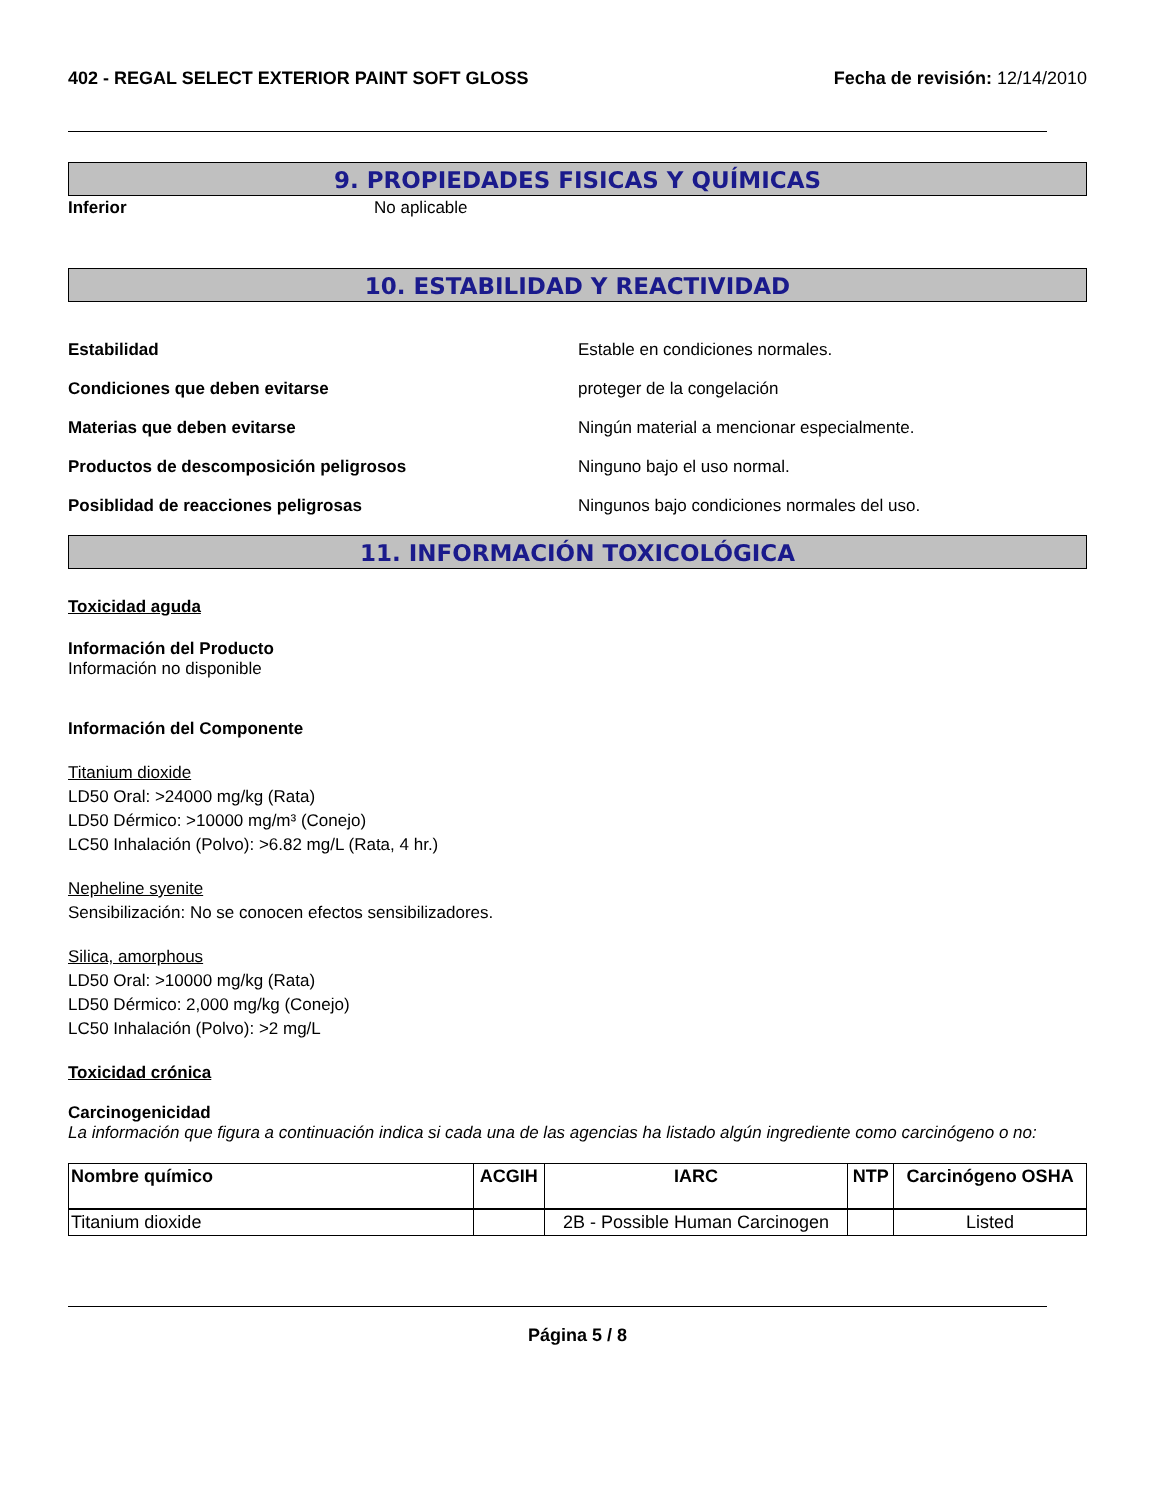402 - REGAL SELECT EXTERIOR PAINT SOFT GLOSS Fecha de revisión: 12/14/2010
9. PROPIEDADES FISICAS Y QUÍMICAS
Inferior No aplicable
10. ESTABILIDAD Y REACTIVIDAD
Estabilidad Estable en condiciones normales.
Condiciones que deben evitarse proteger de la congelación
Materias que deben evitarse Ningún material a mencionar especialmente.
Productos de descomposición peligrosos Ninguno bajo el uso normal.
Posiblidad de reacciones peligrosas Ningunos bajo condiciones normales del uso.
11. INFORMACIÓN TOXICOLÓGICA
Toxicidad aguda
Información del Producto
Información no disponible
Información del Componente
Titanium dioxide
LD50 Oral: >24000 mg/kg (Rata)
LD50 Dérmico: >10000 mg/m³ (Conejo)
LC50 Inhalación (Polvo): >6.82 mg/L (Rata, 4 hr.)
Nepheline syenite
Sensibilización: No se conocen efectos sensibilizadores.
Silica, amorphous
LD50 Oral: >10000 mg/kg (Rata)
LD50 Dérmico: 2,000 mg/kg (Conejo)
LC50 Inhalación (Polvo): >2 mg/L
Toxicidad crónica
Carcinogenicidad
La información que figura a continuación indica si cada una de las agencias ha listado algún ingrediente como carcinógeno o no:
| Nombre químico | ACGIH | IARC | NTP | Carcinógeno OSHA |
| --- | --- | --- | --- | --- |
| Titanium dioxide | | 2B - Possible Human Carcinogen | | Listed |
Página 5 / 8